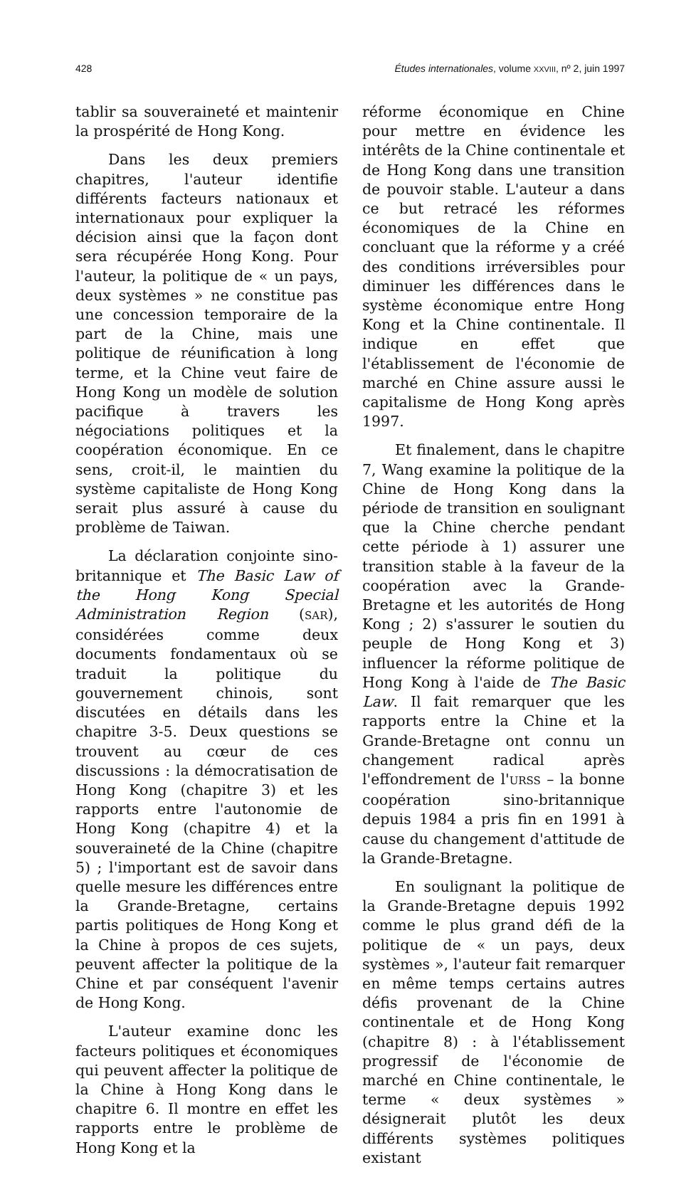428 Études internationales, volume XXVIII, nº 2, juin 1997
tablir sa souveraineté et maintenir la prospérité de Hong Kong.
Dans les deux premiers chapitres, l'auteur identifie différents facteurs nationaux et internationaux pour expliquer la décision ainsi que la façon dont sera récupérée Hong Kong. Pour l'auteur, la politique de « un pays, deux systèmes » ne constitue pas une concession temporaire de la part de la Chine, mais une politique de réunification à long terme, et la Chine veut faire de Hong Kong un modèle de solution pacifique à travers les négociations politiques et la coopération économique. En ce sens, croit-il, le maintien du système capitaliste de Hong Kong serait plus assuré à cause du problème de Taiwan.
La déclaration conjointe sino-britannique et The Basic Law of the Hong Kong Special Administration Region (SAR), considérées comme deux documents fondamentaux où se traduit la politique du gouvernement chinois, sont discutées en détails dans les chapitre 3-5. Deux questions se trouvent au cœur de ces discussions : la démocratisation de Hong Kong (chapitre 3) et les rapports entre l'autonomie de Hong Kong (chapitre 4) et la souveraineté de la Chine (chapitre 5) ; l'important est de savoir dans quelle mesure les différences entre la Grande-Bretagne, certains partis politiques de Hong Kong et la Chine à propos de ces sujets, peuvent affecter la politique de la Chine et par conséquent l'avenir de Hong Kong.
L'auteur examine donc les facteurs politiques et économiques qui peuvent affecter la politique de la Chine à Hong Kong dans le chapitre 6. Il montre en effet les rapports entre le problème de Hong Kong et la
réforme économique en Chine pour mettre en évidence les intérêts de la Chine continentale et de Hong Kong dans une transition de pouvoir stable. L'auteur a dans ce but retracé les réformes économiques de la Chine en concluant que la réforme y a créé des conditions irréversibles pour diminuer les différences dans le système économique entre Hong Kong et la Chine continentale. Il indique en effet que l'établissement de l'économie de marché en Chine assure aussi le capitalisme de Hong Kong après 1997.
Et finalement, dans le chapitre 7, Wang examine la politique de la Chine de Hong Kong dans la période de transition en soulignant que la Chine cherche pendant cette période à 1) assurer une transition stable à la faveur de la coopération avec la Grande-Bretagne et les autorités de Hong Kong ; 2) s'assurer le soutien du peuple de Hong Kong et 3) influencer la réforme politique de Hong Kong à l'aide de The Basic Law. Il fait remarquer que les rapports entre la Chine et la Grande-Bretagne ont connu un changement radical après l'effondrement de l'URSS – la bonne coopération sino-britannique depuis 1984 a pris fin en 1991 à cause du changement d'attitude de la Grande-Bretagne.
En soulignant la politique de la Grande-Bretagne depuis 1992 comme le plus grand défi de la politique de « un pays, deux systèmes », l'auteur fait remarquer en même temps certains autres défis provenant de la Chine continentale et de Hong Kong (chapitre 8) : à l'établissement progressif de l'économie de marché en Chine continentale, le terme « deux systèmes » désignerait plutôt les deux différents systèmes politiques existant